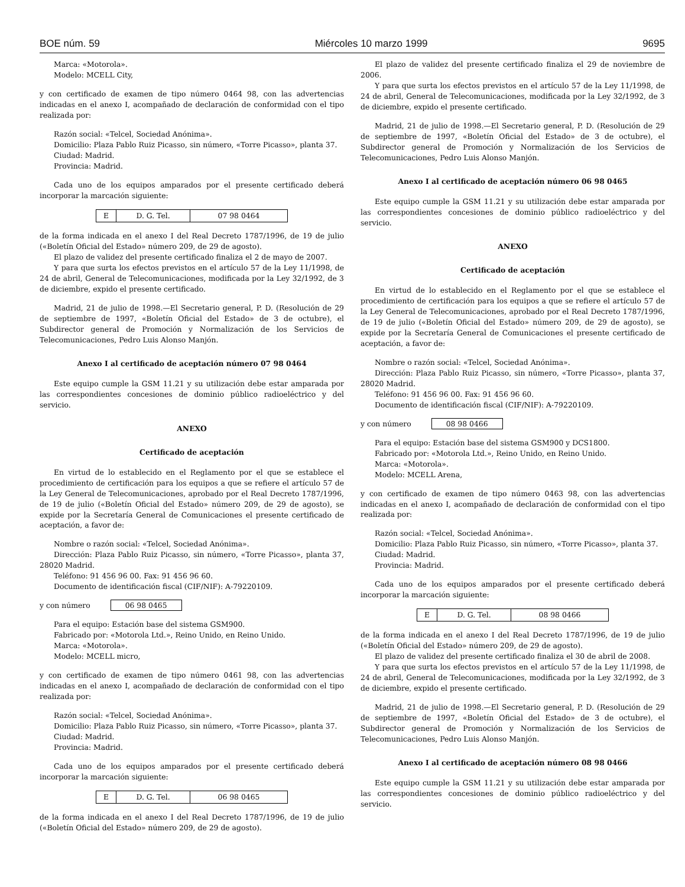BOE núm. 59 Miércoles 10 marzo 1999 9695
Marca: «Motorola».
Modelo: MCELL City,
y con certificado de examen de tipo número 0464 98, con las advertencias indicadas en el anexo I, acompañado de declaración de conformidad con el tipo realizada por:
Razón social: «Telcel, Sociedad Anónima».
Domicilio: Plaza Pablo Ruiz Picasso, sin número, «Torre Picasso», planta 37.
Ciudad: Madrid.
Provincia: Madrid.
Cada uno de los equipos amparados por el presente certificado deberá incorporar la marcación siguiente:
| E | D. G. Tel. | 07 98 0464 |
de la forma indicada en el anexo I del Real Decreto 1787/1996, de 19 de julio («Boletín Oficial del Estado» número 209, de 29 de agosto).
El plazo de validez del presente certificado finaliza el 2 de mayo de 2007.
Y para que surta los efectos previstos en el artículo 57 de la Ley 11/1998, de 24 de abril, General de Telecomunicaciones, modificada por la Ley 32/1992, de 3 de diciembre, expido el presente certificado.
Madrid, 21 de julio de 1998.—El Secretario general, P. D. (Resolución de 29 de septiembre de 1997, «Boletín Oficial del Estado» de 3 de octubre), el Subdirector general de Promoción y Normalización de los Servicios de Telecomunicaciones, Pedro Luis Alonso Manjón.
Anexo I al certificado de aceptación número 07 98 0464
Este equipo cumple la GSM 11.21 y su utilización debe estar amparada por las correspondientes concesiones de dominio público radioeléctrico y del servicio.
ANEXO
Certificado de aceptación
En virtud de lo establecido en el Reglamento por el que se establece el procedimiento de certificación para los equipos a que se refiere el artículo 57 de la Ley General de Telecomunicaciones, aprobado por el Real Decreto 1787/1996, de 19 de julio («Boletín Oficial del Estado» número 209, de 29 de agosto), se expide por la Secretaría General de Comunicaciones el presente certificado de aceptación, a favor de:
Nombre o razón social: «Telcel, Sociedad Anónima».
Dirección: Plaza Pablo Ruiz Picasso, sin número, «Torre Picasso», planta 37, 28020 Madrid.
Teléfono: 91 456 96 00. Fax: 91 456 96 60.
Documento de identificación fiscal (CIF/NIF): A-79220109.
y con número 06 98 0465
Para el equipo: Estación base del sistema GSM900.
Fabricado por: «Motorola Ltd.», Reino Unido, en Reino Unido.
Marca: «Motorola».
Modelo: MCELL micro,
y con certificado de examen de tipo número 0461 98, con las advertencias indicadas en el anexo I, acompañado de declaración de conformidad con el tipo realizada por:
Razón social: «Telcel, Sociedad Anónima».
Domicilio: Plaza Pablo Ruiz Picasso, sin número, «Torre Picasso», planta 37.
Ciudad: Madrid.
Provincia: Madrid.
Cada uno de los equipos amparados por el presente certificado deberá incorporar la marcación siguiente:
| E | D. G. Tel. | 06 98 0465 |
de la forma indicada en el anexo I del Real Decreto 1787/1996, de 19 de julio («Boletín Oficial del Estado» número 209, de 29 de agosto).
El plazo de validez del presente certificado finaliza el 29 de noviembre de 2006.
Y para que surta los efectos previstos en el artículo 57 de la Ley 11/1998, de 24 de abril, General de Telecomunicaciones, modificada por la Ley 32/1992, de 3 de diciembre, expido el presente certificado.
Madrid, 21 de julio de 1998.—El Secretario general, P. D. (Resolución de 29 de septiembre de 1997, «Boletín Oficial del Estado» de 3 de octubre), el Subdirector general de Promoción y Normalización de los Servicios de Telecomunicaciones, Pedro Luis Alonso Manjón.
Anexo I al certificado de aceptación número 06 98 0465
Este equipo cumple la GSM 11.21 y su utilización debe estar amparada por las correspondientes concesiones de dominio público radioeléctrico y del servicio.
ANEXO
Certificado de aceptación
En virtud de lo establecido en el Reglamento por el que se establece el procedimiento de certificación para los equipos a que se refiere el artículo 57 de la Ley General de Telecomunicaciones, aprobado por el Real Decreto 1787/1996, de 19 de julio («Boletín Oficial del Estado» número 209, de 29 de agosto), se expide por la Secretaría General de Comunicaciones el presente certificado de aceptación, a favor de:
Nombre o razón social: «Telcel, Sociedad Anónima».
Dirección: Plaza Pablo Ruiz Picasso, sin número, «Torre Picasso», planta 37, 28020 Madrid.
Teléfono: 91 456 96 00. Fax: 91 456 96 60.
Documento de identificación fiscal (CIF/NIF): A-79220109.
y con número 08 98 0466
Para el equipo: Estación base del sistema GSM900 y DCS1800.
Fabricado por: «Motorola Ltd.», Reino Unido, en Reino Unido.
Marca: «Motorola».
Modelo: MCELL Arena,
y con certificado de examen de tipo número 0463 98, con las advertencias indicadas en el anexo I, acompañado de declaración de conformidad con el tipo realizada por:
Razón social: «Telcel, Sociedad Anónima».
Domicilio: Plaza Pablo Ruiz Picasso, sin número, «Torre Picasso», planta 37.
Ciudad: Madrid.
Provincia: Madrid.
Cada uno de los equipos amparados por el presente certificado deberá incorporar la marcación siguiente:
| E | D. G. Tel. | 08 98 0466 |
de la forma indicada en el anexo I del Real Decreto 1787/1996, de 19 de julio («Boletín Oficial del Estado» número 209, de 29 de agosto).
El plazo de validez del presente certificado finaliza el 30 de abril de 2008.
Y para que surta los efectos previstos en el artículo 57 de la Ley 11/1998, de 24 de abril, General de Telecomunicaciones, modificada por la Ley 32/1992, de 3 de diciembre, expido el presente certificado.
Madrid, 21 de julio de 1998.—El Secretario general, P. D. (Resolución de 29 de septiembre de 1997, «Boletín Oficial del Estado» de 3 de octubre), el Subdirector general de Promoción y Normalización de los Servicios de Telecomunicaciones, Pedro Luis Alonso Manjón.
Anexo I al certificado de aceptación número 08 98 0466
Este equipo cumple la GSM 11.21 y su utilización debe estar amparada por las correspondientes concesiones de dominio público radioeléctrico y del servicio.